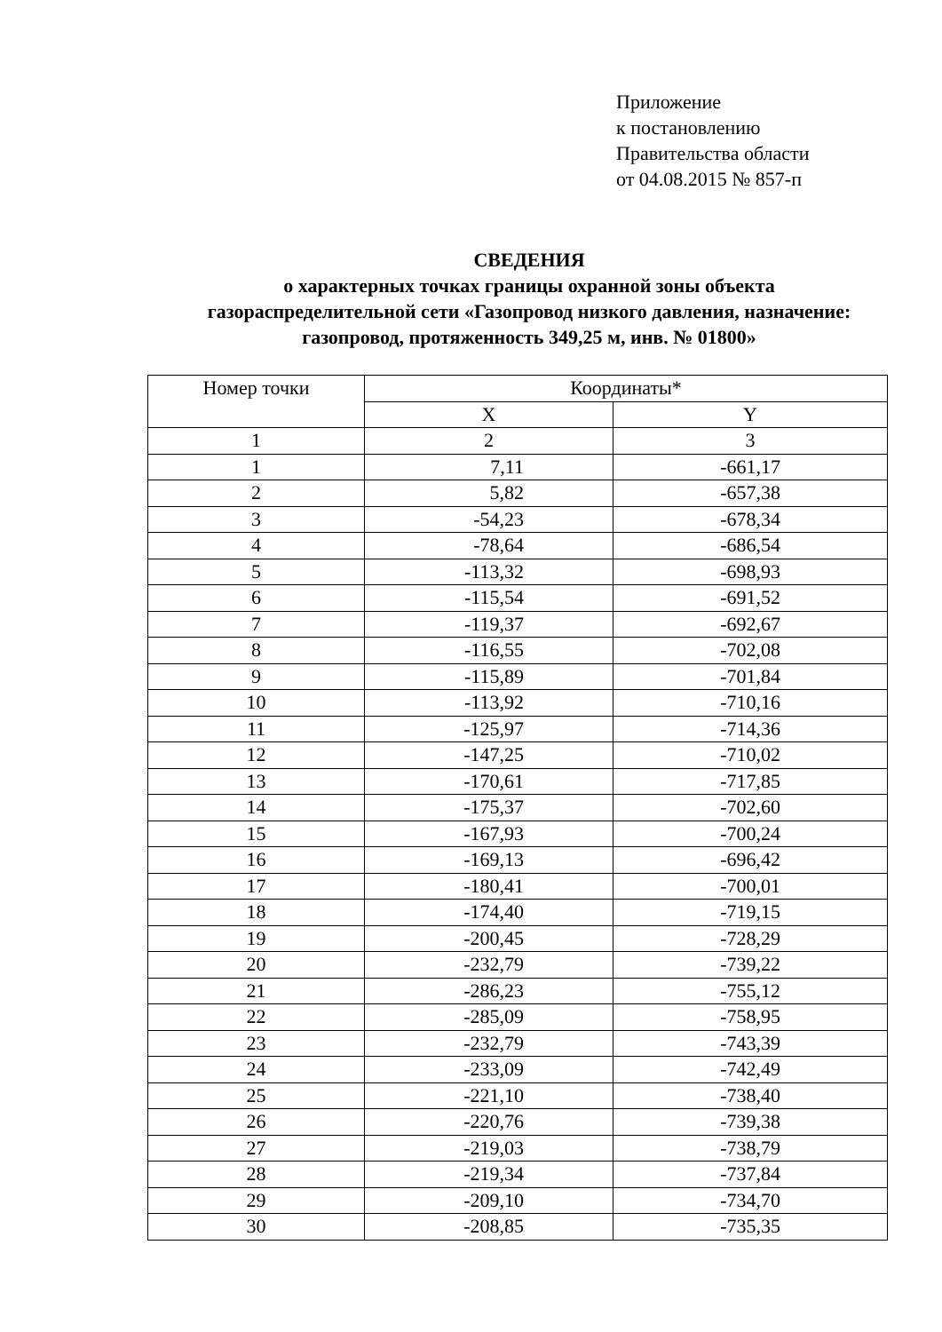Приложение
к постановлению
Правительства области
от 04.08.2015 № 857-п
СВЕДЕНИЯ
о характерных точках границы охранной зоны объекта
газораспределительной сети «Газопровод низкого давления, назначение:
газопровод, протяженность 349,25 м, инв. № 01800»
| Номер точки | Координаты* | |
| --- | --- | --- |
| | X | Y |
| 1 | 2 | 3 |
| 1 | 7,11 | -661,17 |
| 2 | 5,82 | -657,38 |
| 3 | -54,23 | -678,34 |
| 4 | -78,64 | -686,54 |
| 5 | -113,32 | -698,93 |
| 6 | -115,54 | -691,52 |
| 7 | -119,37 | -692,67 |
| 8 | -116,55 | -702,08 |
| 9 | -115,89 | -701,84 |
| 10 | -113,92 | -710,16 |
| 11 | -125,97 | -714,36 |
| 12 | -147,25 | -710,02 |
| 13 | -170,61 | -717,85 |
| 14 | -175,37 | -702,60 |
| 15 | -167,93 | -700,24 |
| 16 | -169,13 | -696,42 |
| 17 | -180,41 | -700,01 |
| 18 | -174,40 | -719,15 |
| 19 | -200,45 | -728,29 |
| 20 | -232,79 | -739,22 |
| 21 | -286,23 | -755,12 |
| 22 | -285,09 | -758,95 |
| 23 | -232,79 | -743,39 |
| 24 | -233,09 | -742,49 |
| 25 | -221,10 | -738,40 |
| 26 | -220,76 | -739,38 |
| 27 | -219,03 | -738,79 |
| 28 | -219,34 | -737,84 |
| 29 | -209,10 | -734,70 |
| 30 | -208,85 | -735,35 |